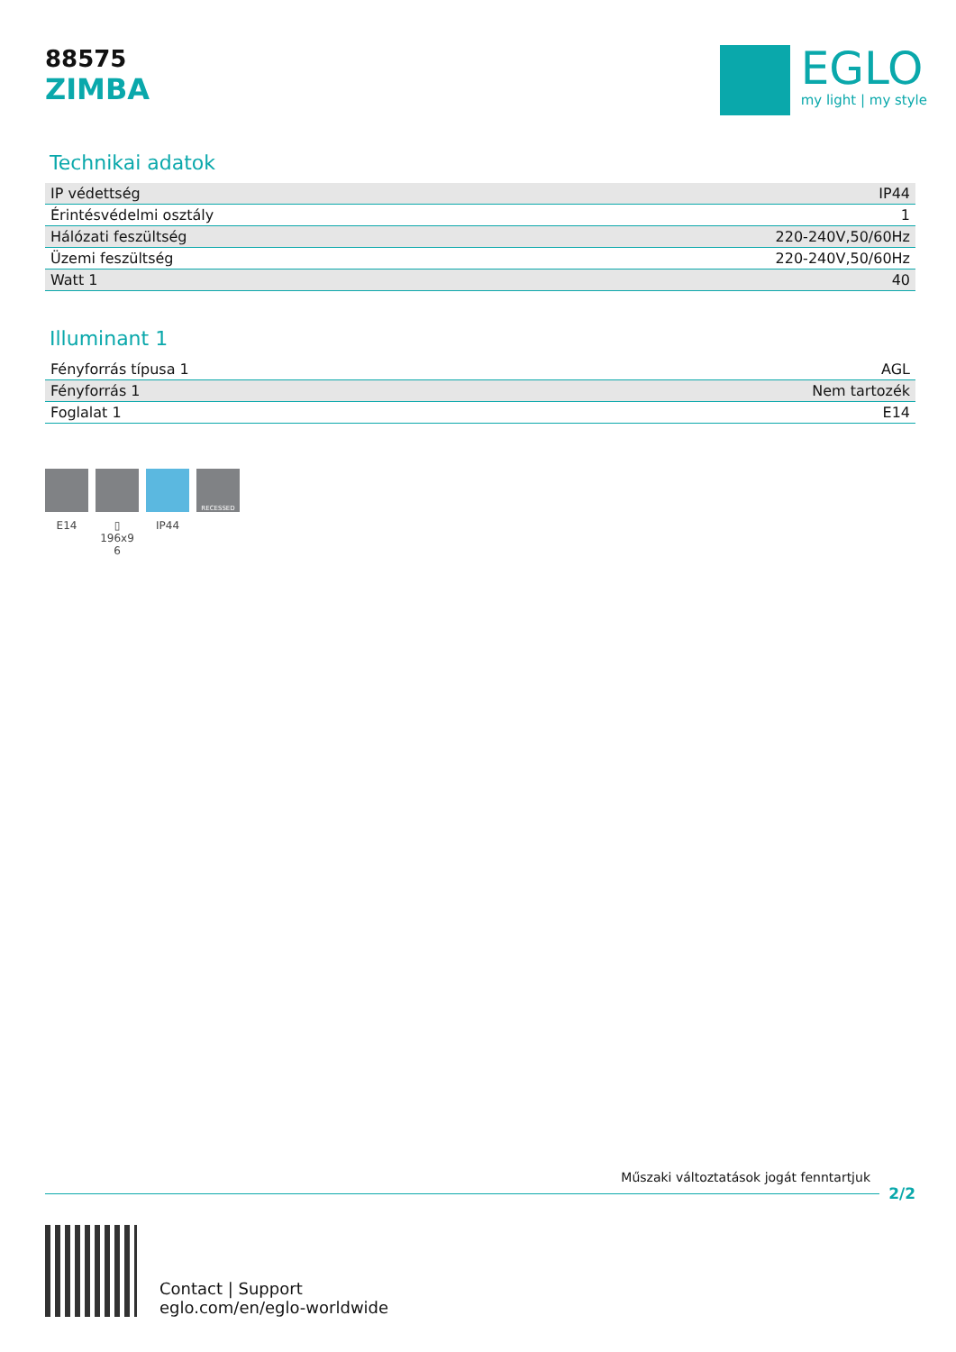88575
ZIMBA
EGLO
my light | my style
Technikai adatok
| IP védettség | IP44 |
| Érintésvédelmi osztály | 1 |
| Hálózati feszültség | 220-240V,50/60Hz |
| Üzemi feszültség | 220-240V,50/60Hz |
| Watt 1 | 40 |
Illuminant 1
| Fényforrás típusa 1 | AGL |
| Fényforrás 1 | Nem tartozék |
| Foglalat 1 | E14 |
E14 ▯ 196x9 6
IP44
RECESSED
Műszaki változtatások jogát fenntartjuk
2/2
Contact | Support
eglo.com/en/eglo-worldwide